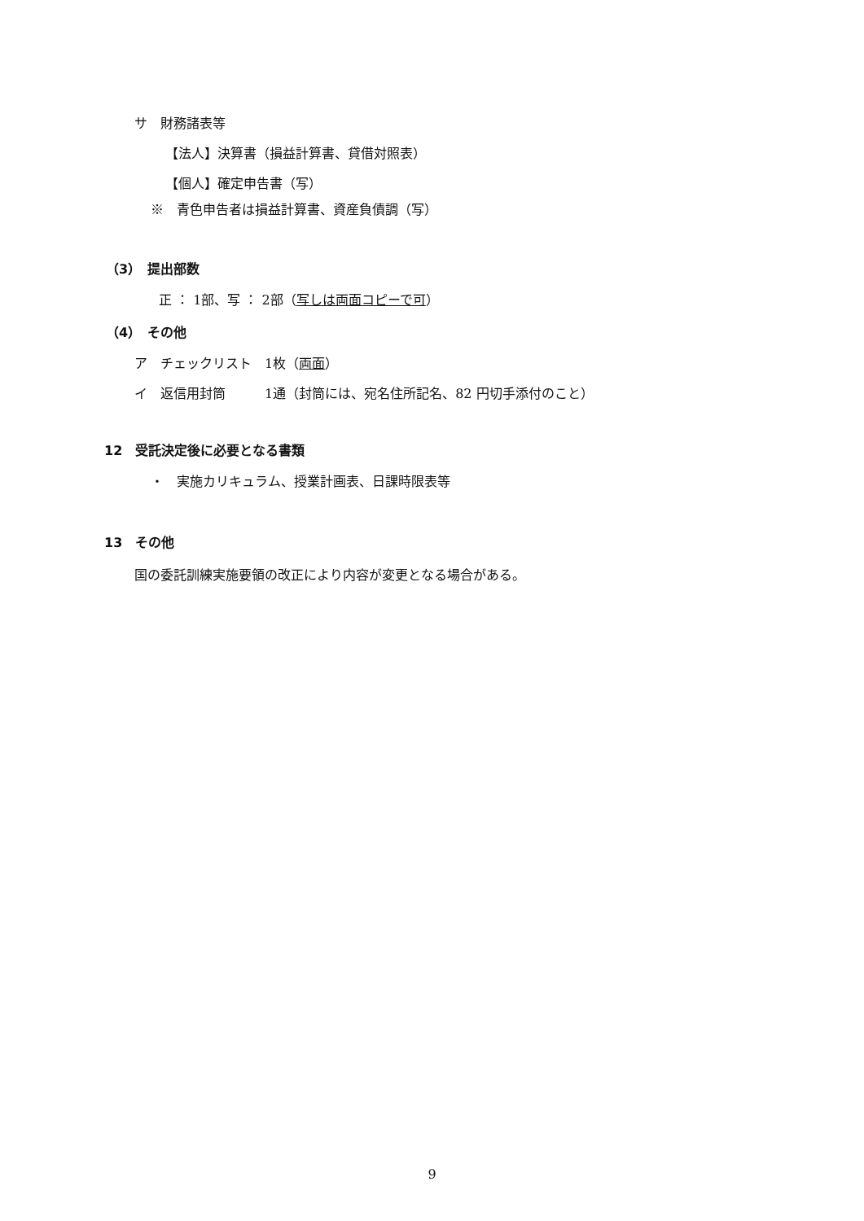サ　財務諸表等
【法人】決算書（損益計算書、貸借対照表）
【個人】確定申告書（写）
※　青色申告者は損益計算書、資産負債調（写）
（3）　提出部数
正 ： 1部、写 ： 2部（写しは両面コピーで可）
（4）　その他
ア　チェックリスト　1枚（両面）
イ　返信用封筒　　　1通（封筒には、宛名住所記名、82 円切手添付のこと）
12　受託決定後に必要となる書類
・　実施カリキュラム、授業計画表、日課時限表等
13　その他
国の委託訓練実施要領の改正により内容が変更となる場合がある。
9